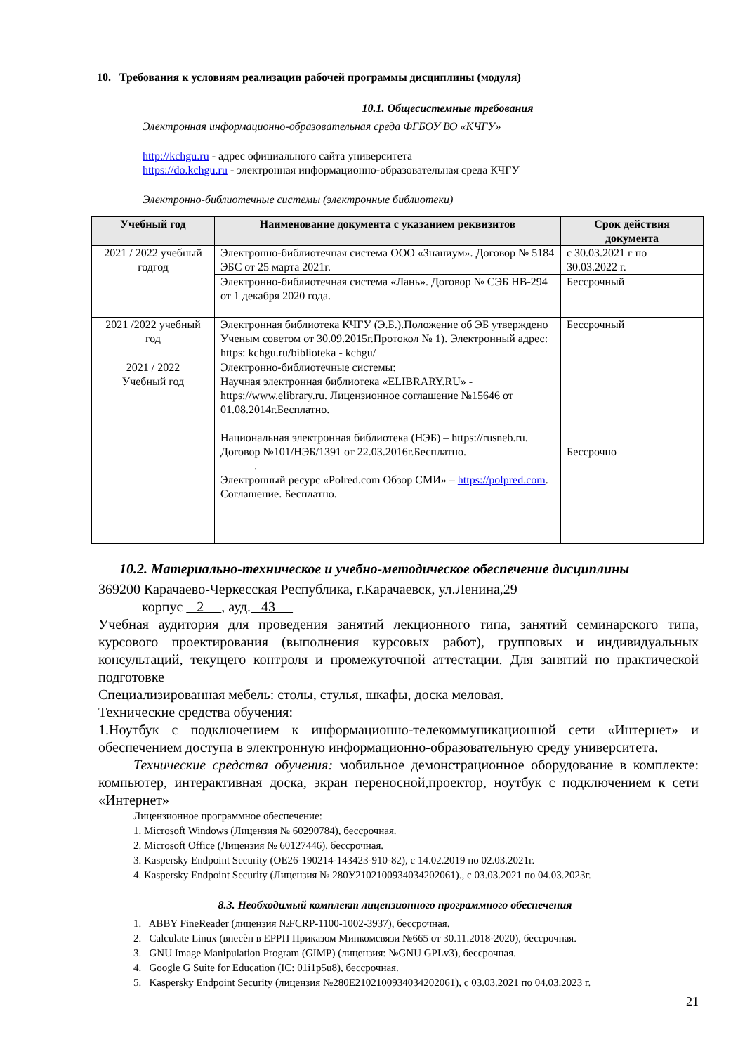10. Требования к условиям реализации рабочей программы дисциплины (модуля)
10.1. Общесистемные требования
Электронная информационно-образовательная среда ФГБОУ ВО «КЧГУ»
http://kchgu.ru - адрес официального сайта университета
https://do.kchgu.ru - электронная информационно-образовательная среда КЧГУ
Электронно-библиотечные системы (электронные библиотеки)
| Учебный год | Наименование документа с указанием реквизитов | Срок действия документа |
| --- | --- | --- |
| 2021 / 2022 учебный годгод | Электронно-библиотечная система ООО «Знаниум». Договор № 5184 ЭБС от 25 марта 2021г. | с 30.03.2021 г по 30.03.2022 г. |
| | Электронно-библиотечная система «Лань». Договор № СЭБ НВ-294 от 1 декабря 2020 года. | Бессрочный |
| 2021 /2022 учебный год | Электронная библиотека КЧГУ (Э.Б.).Положение об ЭБ утверждено Ученым советом от 30.09.2015г.Протокол № 1). Электронный адрес: https: kchgu.ru/biblioteka - kchgu/ | Бессрочный |
| 2021 / 2022 Учебный год | Электронно-библиотечные системы: Научная электронная библиотека «ELIBRARY.RU» - https://www.elibrary.ru. Лицензионное соглашение №15646 от 01.08.2014г.Бесплатно. Национальная электронная библиотека (НЭБ) – https://rusneb.ru. Договор №101/НЭБ/1391 от 22.03.2016г.Бесплатно. . Электронный ресурс «Polred.com Обзор СМИ» – https://polpred.com . Соглашение. Бесплатно. | Бессрочно |
10.2. Материально-техническое и учебно-методическое обеспечение дисциплины
369200 Карачаево-Черкесская Республика, г.Карачаевск, ул.Ленина,29
корпус 2 , ауд. 43
Учебная аудитория для проведения занятий лекционного типа, занятий семинарского типа, курсового проектирования (выполнения курсовых работ), групповых и индивидуальных консультаций, текущего контроля и промежуточной аттестации. Для занятий по практической подготовке
Специализированная мебель: столы, стулья, шкафы, доска меловая.
Технические средства обучения:
1.Ноутбук с подключением к информационно-телекоммуникационной сети «Интернет» и обеспечением доступа в электронную информационно-образовательную среду университета.
Технические средства обучения: мобильное демонстрационное оборудование в комплекте: компьютер, интерактивная доска, экран переносной,проектор, ноутбук с подключением к сети «Интернет»
Лицензионное программное обеспечение:
1. Microsoft Windows (Лицензия № 60290784), бессрочная.
2. Microsoft Office (Лицензия № 60127446), бессрочная.
3. Kaspersky Endpoint Security (ОЕ26-190214-143423-910-82), с 14.02.2019 по 02.03.2021г.
4. Kaspersky Endpoint Security (Лицензия № 280У2102100934034202061)., с 03.03.2021 по 04.03.2023г.
8.3. Необходимый комплект лицензионного программного обеспечения
1. ABBY FineReader (лицензия №FCRP-1100-1002-3937), бессрочная.
2. Calculate Linux (внесѐн в ЕРРП Приказом Минкомсвязи №665 от 30.11.2018-2020), бессрочная.
3. GNU Image Manipulation Program (GIMP) (лицензия: №GNU GPLv3), бессрочная.
4. Google G Suite for Education (IC: 01i1p5u8), бессрочная.
5. Kaspersky Endpoint Security (лицензия №280E2102100934034202061), с 03.03.2021 по 04.03.2023 г.
21